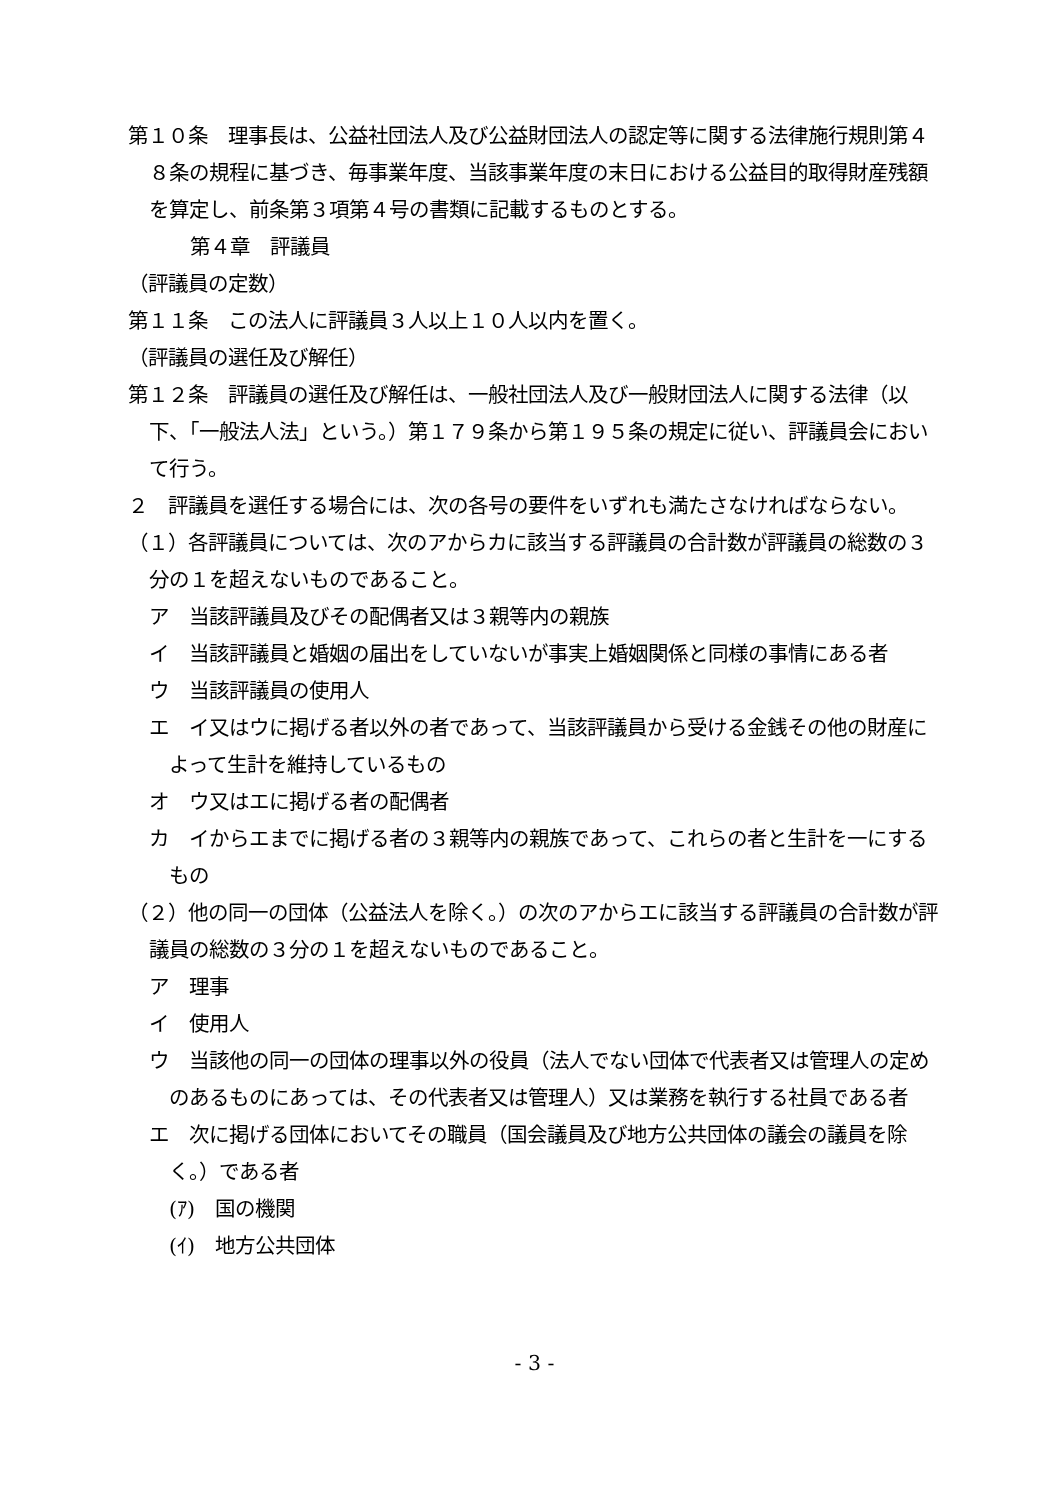第１０条　理事長は、公益社団法人及び公益財団法人の認定等に関する法律施行規則第４８条の規程に基づき、毎事業年度、当該事業年度の末日における公益目的取得財産残額を算定し、前条第３項第４号の書類に記載するものとする。
第４章　評議員
（評議員の定数）
第１１条　この法人に評議員３人以上１０人以内を置く。
（評議員の選任及び解任）
第１２条　評議員の選任及び解任は、一般社団法人及び一般財団法人に関する法律（以下、「一般法人法」という。）第１７９条から第１９５条の規定に従い、評議員会において行う。
２　評議員を選任する場合には、次の各号の要件をいずれも満たさなければならない。
（１）各評議員については、次のアからカに該当する評議員の合計数が評議員の総数の３分の１を超えないものであること。
ア　当該評議員及びその配偶者又は３親等内の親族
イ　当該評議員と婚姻の届出をしていないが事実上婚姻関係と同様の事情にある者
ウ　当該評議員の使用人
エ　イ又はウに掲げる者以外の者であって、当該評議員から受ける金銭その他の財産によって生計を維持しているもの
オ　ウ又はエに掲げる者の配偶者
カ　イからエまでに掲げる者の３親等内の親族であって、これらの者と生計を一にするもの
（２）他の同一の団体（公益法人を除く。）の次のアからエに該当する評議員の合計数が評議員の総数の３分の１を超えないものであること。
ア　理事
イ　使用人
ウ　当該他の同一の団体の理事以外の役員（法人でない団体で代表者又は管理人の定めのあるものにあっては、その代表者又は管理人）又は業務を執行する社員である者
エ　次に掲げる団体においてその職員（国会議員及び地方公共団体の議会の議員を除く。）である者
(ｱ)　国の機関
(ｲ)　地方公共団体
- 3 -